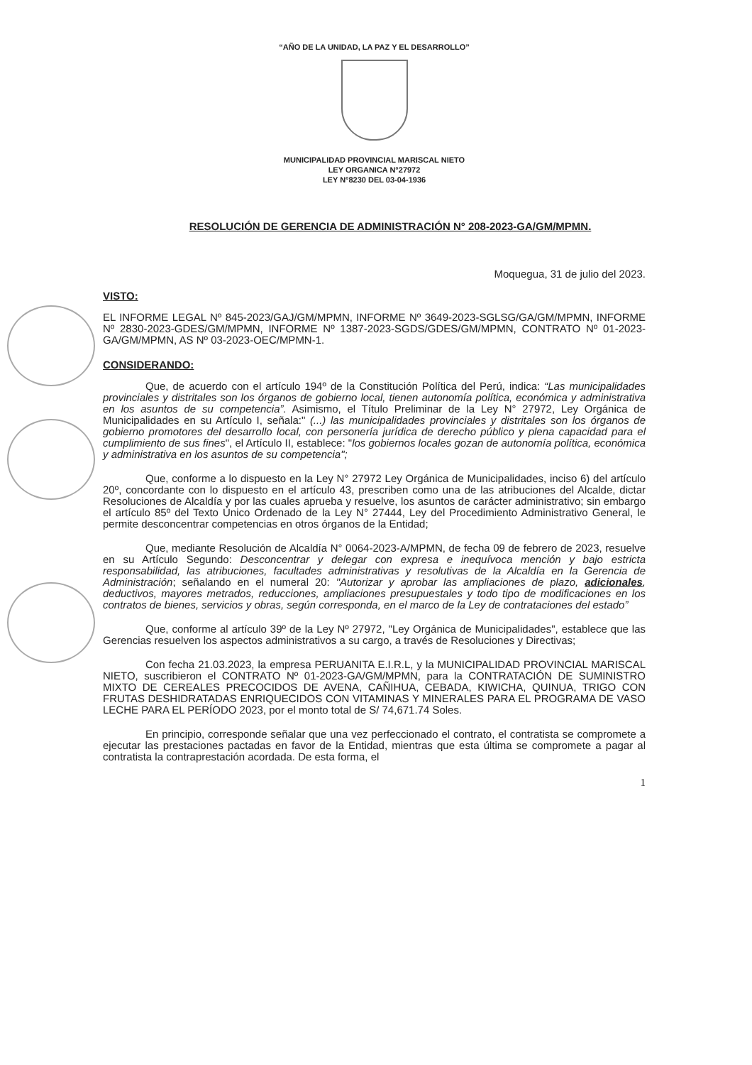“AÑO DE LA UNIDAD, LA PAZ Y EL DESARROLLO”
MUNICIPALIDAD PROVINCIAL MARISCAL NIETO
LEY ORGANICA N°27972
LEY N°8230 DEL 03-04-1936
RESOLUCIÓN DE GERENCIA DE ADMINISTRACIÓN N° 208-2023-GA/GM/MPMN.
Moquegua, 31 de julio del 2023.
VISTO:
EL INFORME LEGAL Nº 845-2023/GAJ/GM/MPMN, INFORME Nº 3649-2023-SGLSG/GA/GM/MPMN, INFORME Nº 2830-2023-GDES/GM/MPMN, INFORME Nº 1387-2023-SGDS/GDES/GM/MPMN, CONTRATO Nº 01-2023-GA/GM/MPMN, AS Nº 03-2023-OEC/MPMN-1.
CONSIDERANDO:
Que, de acuerdo con el artículo 194º de la Constitución Política del Perú, indica: “Las municipalidades provinciales y distritales son los órganos de gobierno local, tienen autonomía política, económica y administrativa en los asuntos de su competencia”. Asimismo, el Título Preliminar de la Ley N° 27972, Ley Orgánica de Municipalidades en su Artículo I, señala:" (...) las municipalidades provinciales y distritales son los órganos de gobierno promotores del desarrollo local, con personería jurídica de derecho público y plena capacidad para el cumplimiento de sus fines", el Artículo II, establece: "los gobiernos locales gozan de autonomía política, económica y administrativa en los asuntos de su competencia";
Que, conforme a lo dispuesto en la Ley N° 27972 Ley Orgánica de Municipalidades, inciso 6) del artículo 20º, concordante con lo dispuesto en el artículo 43, prescriben como una de las atribuciones del Alcalde, dictar Resoluciones de Alcaldía y por las cuales aprueba y resuelve, los asuntos de carácter administrativo; sin embargo el artículo 85º del Texto Único Ordenado de la Ley N° 27444, Ley del Procedimiento Administrativo General, le permite desconcentrar competencias en otros órganos de la Entidad;
Que, mediante Resolución de Alcaldía N° 0064-2023-A/MPMN, de fecha 09 de febrero de 2023, resuelve en su Artículo Segundo: Desconcentrar y delegar con expresa e inequívoca mención y bajo estricta responsabilidad, las atribuciones, facultades administrativas y resolutivas de la Alcaldía en la Gerencia de Administración; señalando en el numeral 20: "Autorizar y aprobar las ampliaciones de plazo, adicionales, deductivos, mayores metrados, reducciones, ampliaciones presupuestales y todo tipo de modificaciones en los contratos de bienes, servicios y obras, según corresponda, en el marco de la Ley de contrataciones del estado”
Que, conforme al artículo 39º de la Ley Nº 27972, "Ley Orgánica de Municipalidades", establece que las Gerencias resuelven los aspectos administrativos a su cargo, a través de Resoluciones y Directivas;
Con fecha 21.03.2023, la empresa PERUANITA E.I.R.L, y la MUNICIPALIDAD PROVINCIAL MARISCAL NIETO, suscribieron el CONTRATO Nº 01-2023-GA/GM/MPMN, para la CONTRATACIÓN DE SUMINISTRO MIXTO DE CEREALES PRECOCIDOS DE AVENA, CAÑIHUA, CEBADA, KIWICHA, QUINUA, TRIGO CON FRUTAS DESHIDRATADAS ENRIQUECIDOS CON VITAMINAS Y MINERALES PARA EL PROGRAMA DE VASO LECHE PARA EL PERÍODO 2023, por el monto total de S/ 74,671.74 Soles.
En principio, corresponde señalar que una vez perfeccionado el contrato, el contratista se compromete a ejecutar las prestaciones pactadas en favor de la Entidad, mientras que esta última se compromete a pagar al contratista la contraprestación acordada. De esta forma, el
1